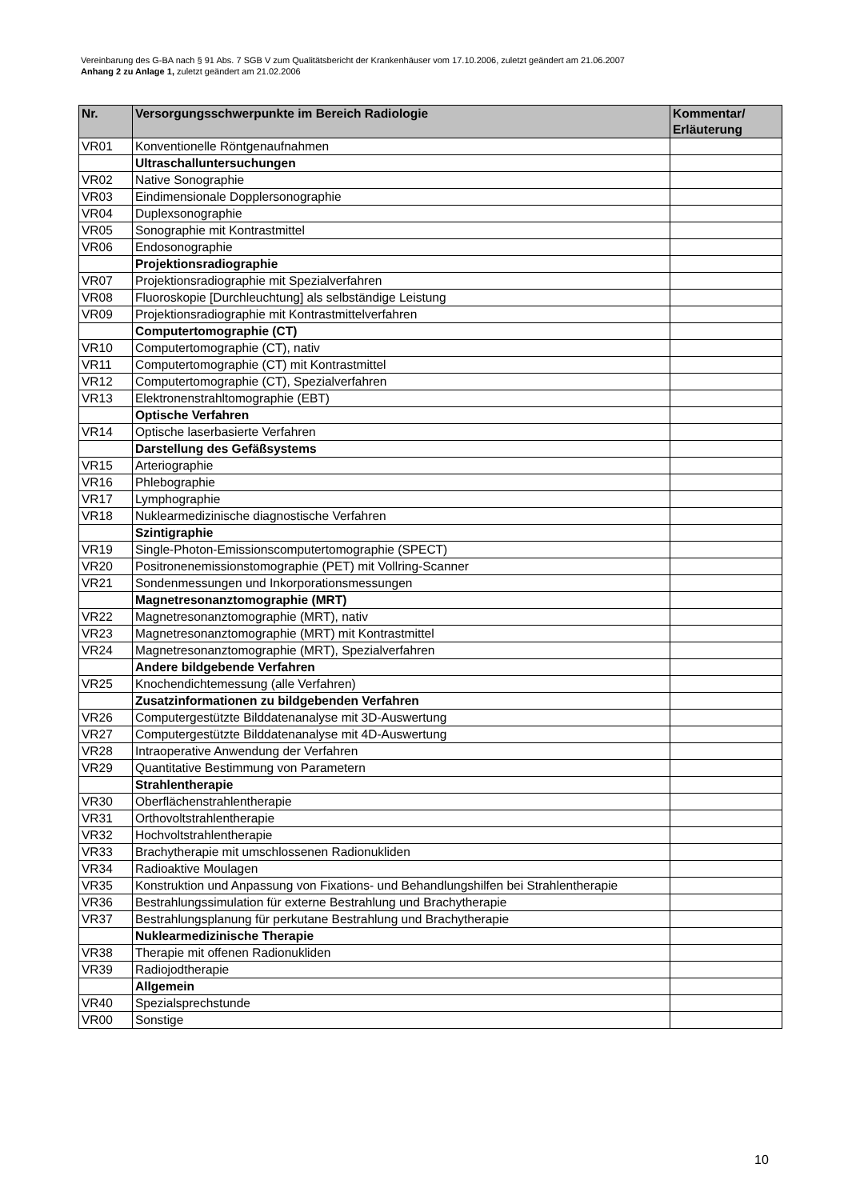Vereinbarung des G-BA nach § 91 Abs. 7 SGB V zum Qualitätsbericht der Krankenhäuser vom 17.10.2006, zuletzt geändert am 21.06.2007
Anhang 2 zu Anlage 1, zuletzt geändert am 21.02.2006
| Nr. | Versorgungsschwerpunkte im Bereich Radiologie | Kommentar/ Erläuterung |
| --- | --- | --- |
| VR01 | Konventionelle Röntgenaufnahmen | |
| | Ultraschalluntersuchungen | |
| VR02 | Native Sonographie | |
| VR03 | Eindimensionale Dopplersonographie | |
| VR04 | Duplexsonographie | |
| VR05 | Sonographie mit Kontrastmittel | |
| VR06 | Endosonographie | |
| | Projektionsradiographie | |
| VR07 | Projektionsradiographie mit Spezialverfahren | |
| VR08 | Fluoroskopie [Durchleuchtung] als selbständige Leistung | |
| VR09 | Projektionsradiographie mit Kontrastmittelverfahren | |
| | Computertomographie (CT) | |
| VR10 | Computertomographie (CT), nativ | |
| VR11 | Computertomographie (CT) mit Kontrastmittel | |
| VR12 | Computertomographie (CT), Spezialverfahren | |
| VR13 | Elektronenstrahltomographie (EBT) | |
| | Optische Verfahren | |
| VR14 | Optische laserbasierte Verfahren | |
| | Darstellung des Gefäßsystems | |
| VR15 | Arteriographie | |
| VR16 | Phlebographie | |
| VR17 | Lymphographie | |
| VR18 | Nuklearmedizinische diagnostische Verfahren | |
| | Szintigraphie | |
| VR19 | Single-Photon-Emissionscomputertomographie (SPECT) | |
| VR20 | Positronenemissionstomographie (PET) mit Vollring-Scanner | |
| VR21 | Sondenmessungen und Inkorporationsmessungen | |
| | Magnetresonanztomographie (MRT) | |
| VR22 | Magnetresonanztomographie (MRT), nativ | |
| VR23 | Magnetresonanztomographie (MRT) mit Kontrastmittel | |
| VR24 | Magnetresonanztomographie (MRT), Spezialverfahren | |
| | Andere bildgebende Verfahren | |
| VR25 | Knochendichtemessung (alle Verfahren) | |
| | Zusatzinformationen zu bildgebenden Verfahren | |
| VR26 | Computergestützte Bilddatenanalyse mit 3D-Auswertung | |
| VR27 | Computergestützte Bilddatenanalyse mit 4D-Auswertung | |
| VR28 | Intraoperative Anwendung der Verfahren | |
| VR29 | Quantitative Bestimmung von Parametern | |
| | Strahlentherapie | |
| VR30 | Oberflächenstrahlentherapie | |
| VR31 | Orthovoltstrahlentherapie | |
| VR32 | Hochvoltstrahlentherapie | |
| VR33 | Brachytherapie mit umschlossenen Radionukliden | |
| VR34 | Radioaktive Moulagen | |
| VR35 | Konstruktion und Anpassung von Fixations- und Behandlungshilfen bei Strahlentherapie | |
| VR36 | Bestrahlungssimulation für externe Bestrahlung und Brachytherapie | |
| VR37 | Bestrahlungsplanung für perkutane Bestrahlung und Brachytherapie | |
| | Nuklearmedizinische Therapie | |
| VR38 | Therapie mit offenen Radionukliden | |
| VR39 | Radiojodtherapie | |
| | Allgemein | |
| VR40 | Spezialsprechstunde | |
| VR00 | Sonstige | |
10